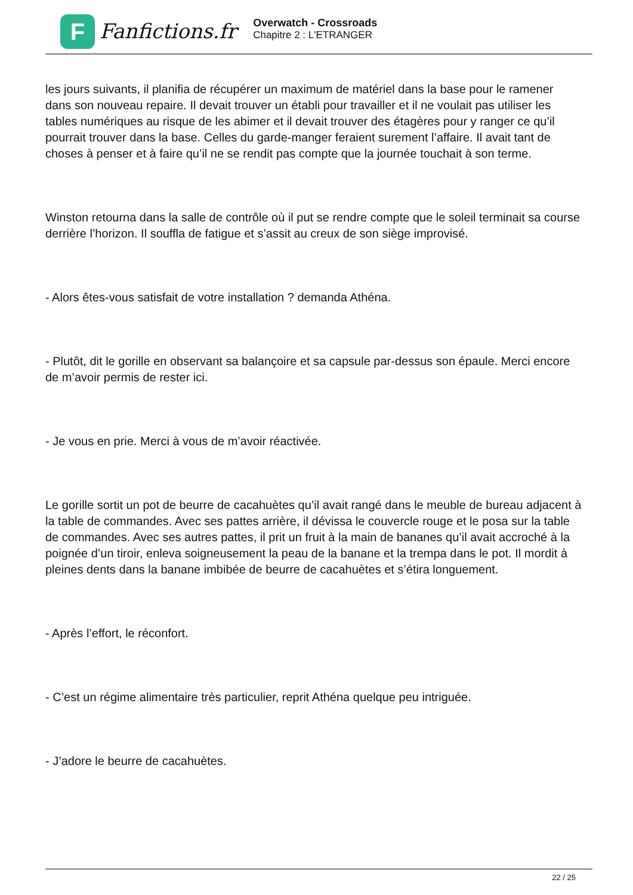F
Fanfictions.fr
Overwatch - Crossroads
Chapitre 2 : L'ETRANGER
les jours suivants, il planifia de récupérer un maximum de matériel dans la base pour le ramener dans son nouveau repaire. Il devait trouver un établi pour travailler et il ne voulait pas utiliser les tables numériques au risque de les abimer et il devait trouver des étagères pour y ranger ce qu’il pourrait trouver dans la base. Celles du garde-manger feraient surement l’affaire. Il avait tant de choses à penser et à faire qu’il ne se rendit pas compte que la journée touchait à son terme.
Winston retourna dans la salle de contrôle où il put se rendre compte que le soleil terminait sa course derrière l’horizon. Il souffla de fatigue et s’assit au creux de son siège improvisé.
- Alors êtes-vous satisfait de votre installation ? demanda Athéna.
- Plutôt, dit le gorille en observant sa balançoire et sa capsule par-dessus son épaule. Merci encore de m’avoir permis de rester ici.
- Je vous en prie. Merci à vous de m’avoir réactivée.
Le gorille sortit un pot de beurre de cacahuètes qu’il avait rangé dans le meuble de bureau adjacent à la table de commandes. Avec ses pattes arrière, il dévissa le couvercle rouge et le posa sur la table de commandes. Avec ses autres pattes, il prit un fruit à la main de bananes qu’il avait accroché à la poignée d’un tiroir, enleva soigneusement la peau de la banane et la trempa dans le pot. Il mordit à pleines dents dans la banane imbibée de beurre de cacahuètes et s’étira longuement.
- Après l’effort, le réconfort.
- C’est un régime alimentaire très particulier, reprit Athéna quelque peu intriguée.
- J’adore le beurre de cacahuètes.
22 / 25